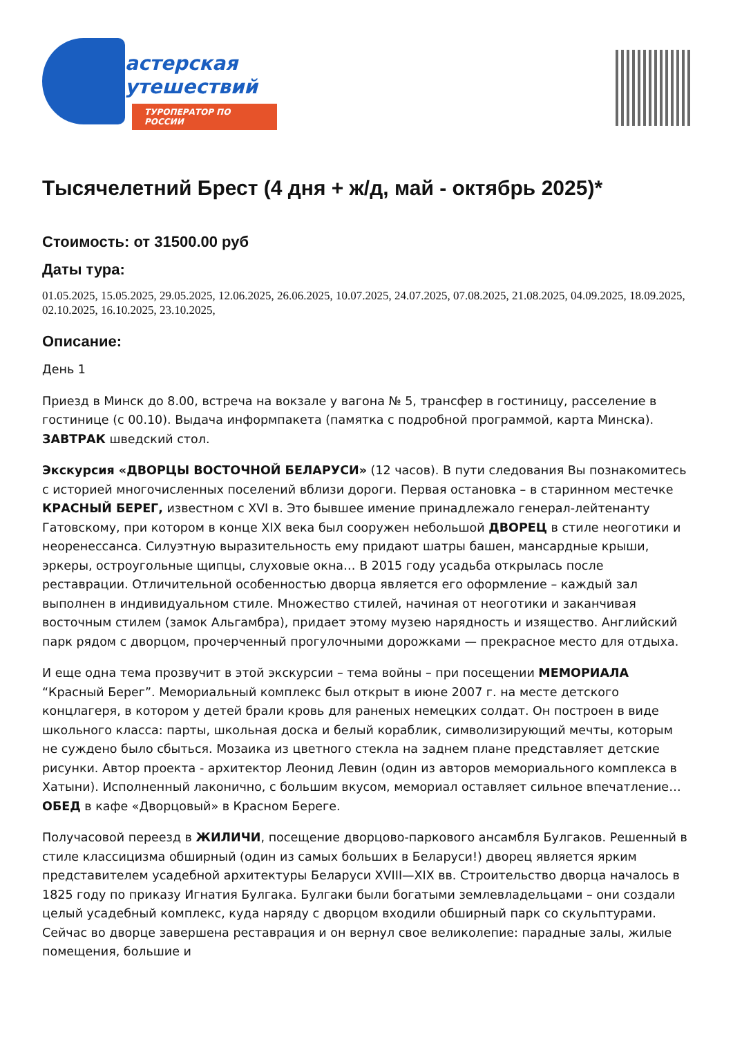астерская
утешествий
ТУРОПЕРАТОР ПО РОССИИ
Тысячелетний Брест (4 дня + ж/д, май - октябрь 2025)*
Стоимость: от 31500.00 руб
Даты тура:
01.05.2025, 15.05.2025, 29.05.2025, 12.06.2025, 26.06.2025, 10.07.2025, 24.07.2025, 07.08.2025, 21.08.2025, 04.09.2025, 18.09.2025, 02.10.2025, 16.10.2025, 23.10.2025,
Описание:
День 1
Приезд в Минск до 8.00, встреча на вокзале у вагона № 5, трансфер в гостиницу, расселение в гостинице (с 00.10). Выдача информпакета (памятка с подробной программой, карта Минска). ЗАВТРАК шведский стол.
Экскурсия «ДВОРЦЫ ВОСТОЧНОЙ БЕЛАРУСИ» (12 часов). В пути следования Вы познакомитесь с историей многочисленных поселений вблизи дороги. Первая остановка – в старинном местечке КРАСНЫЙ БЕРЕГ, известном с XVI в. Это бывшее имение принадлежало генерал-лейтенанту Гатовскому, при котором в конце XIX века был сооружен небольшой ДВОРЕЦ в стиле неоготики и неоренессанса. Силуэтную выразительность ему придают шатры башен, мансардные крыши, эркеры, остроугольные щипцы, слуховые окна… В 2015 году усадьба открылась после реставрации. Отличительной особенностью дворца является его оформление – каждый зал выполнен в индивидуальном стиле. Множество стилей, начиная от неоготики и заканчивая восточным стилем (замок Альгамбра), придает этому музею нарядность и изящество. Английский парк рядом с дворцом, прочерченный прогулочными дорожками — прекрасное место для отдыха.
И еще одна тема прозвучит в этой экскурсии – тема войны – при посещении МЕМОРИАЛА “Красный Берег”. Мемориальный комплекс был открыт в июне 2007 г. на месте детского концлагеря, в котором у детей брали кровь для раненых немецких солдат. Он построен в виде школьного класса: парты, школьная доска и белый кораблик, символизирующий мечты, которым не суждено было сбыться. Мозаика из цветного стекла на заднем плане представляет детские рисунки. Автор проекта - архитектор Леонид Левин (один из авторов мемориального комплекса в Хатыни). Исполненный лаконично, с большим вкусом, мемориал оставляет сильное впечатление… ОБЕД в кафе «Дворцовый» в Красном Береге.
Получасовой переезд в ЖИЛИЧИ, посещение дворцово-паркового ансамбля Булгаков. Решенный в стиле классицизма обширный (один из самых больших в Беларуси!) дворец является ярким представителем усадебной архитектуры Беларуси XVIII—XIX вв. Строительство дворца началось в 1825 году по приказу Игнатия Булгака. Булгаки были богатыми землевладельцами – они создали целый усадебный комплекс, куда наряду с дворцом входили обширный парк со скульптурами. Сейчас во дворце завершена реставрация и он вернул свое великолепие: парадные залы, жилые помещения, большие и